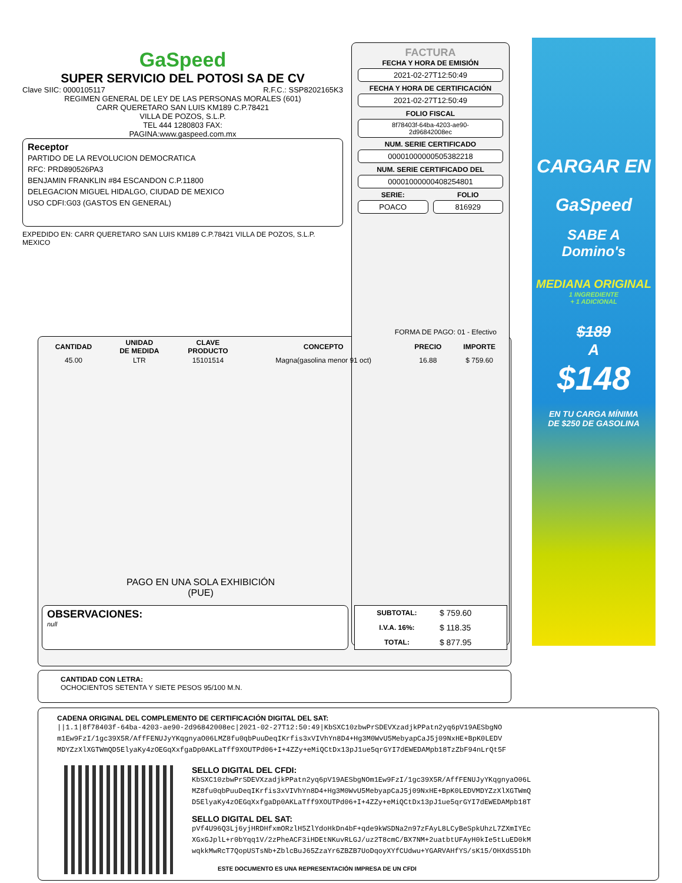GaSpeed
SUPER SERVICIO DEL POTOSI SA DE CV
Clave SIIC: 0000105117 R.F.C.: SSP8202165K3
REGIMEN GENERAL DE LEY DE LAS PERSONAS MORALES (601)
CARR QUERETARO SAN LUIS KM189 C.P.78421
VILLA DE POZOS, S.L.P.
TEL 444 1280803 FAX:
PAGINA:www.gaspeed.com.mx
Receptor
PARTIDO DE LA REVOLUCION DEMOCRATICA
RFC: PRD890526PA3
BENJAMIN FRANKLIN #84 ESCANDON C.P.11800
DELEGACION MIGUEL HIDALGO, CIUDAD DE MEXICO
USO CDFI:G03 (GASTOS EN GENERAL)
EXPEDIDO EN: CARR QUERETARO SAN LUIS KM189 C.P.78421 VILLA DE POZOS, S.L.P. MEXICO
FACTURA
FECHA Y HORA DE EMISIÓN
2021-02-27T12:50:49
FECHA Y HORA DE CERTIFICACIÓN
2021-02-27T12:50:49
FOLIO FISCAL
8f78403f-64ba-4203-ae90-
2d96842008ec
NUM. SERIE CERTIFICADO
00001000000505382218
NUM. SERIE CERTIFICADO DEL
00001000000408254801
SERIE:
POACO
FOLIO
816929
CARGAR EN
GaSpeed
SABE A
Domino's
MEDIANA ORIGINAL
1 INGREDIENTE
+ 1 ADICIONAL
$189
A
$148
EN TU CARGA MÍNIMA
DE $250 DE GASOLINA
FORMA DE PAGO: 01 - Efectivo
| CANTIDAD | UNIDAD DE MEDIDA | CLAVE PRODUCTO | CONCEPTO | PRECIO | IMPORTE |
| --- | --- | --- | --- | --- | --- |
| 45.00 | LTR | 15101514 | Magna(gasolina menor 91 oct) | 16.88 | $ 759.60 |
PAGO EN UNA SOLA EXHIBICIÓN
(PUE)
OBSERVACIONES:
null
| SUBTOTAL: | $ 759.60 |
| I.V.A. 16%: | $ 118.35 |
| TOTAL: | $ 877.95 |
CANTIDAD CON LETRA:
OCHOCIENTOS SETENTA Y SIETE PESOS 95/100 M.N.
CADENA ORIGINAL DEL COMPLEMENTO DE CERTIFICACIÓN DIGITAL DEL SAT:
||1.1|8f78403f-64ba-4203-ae90-2d96842008ec|2021-02-27T12:50:49|KbSXC10zbwPrSDEVXzadjkPPatn2yq6pV19AESbgNO m1Ew9FzI/1gc39X5R/AffFENUJyYKqgnyaO06LMZ8fu0qbPuuDeqIKrfis3xVIVhYn8D4+Hg3M0WvU5MebyapCaJ5j09NxHE+BpK0LEDV MDYZzXlXGTWmQD5ElyaKy4zOEGqXxfgaDp0AKLaTff9XOUTPd06+I+4ZZy+eMiQCtDx13pJ1ue5qrGYI7dEWEDAMpb18TzZbF94nLrQt5F
SELLO DIGITAL DEL CFDI:
KbSXC10zbwPrSDEVXzadjkPPatn2yq6pV19AESbgNOm1Ew9FzI/1gc39X5R/AffFENUJyYKqgnyaO06L MZ8fu0qbPuuDeqIKrfis3xVIVhYn8D4+Hg3M0WvU5MebyapCaJ5j09NxHE+BpK0LEDVMDYZzXlXGTWmQ D5ElyaKy4zOEGqXxfgaDp0AKLaTff9XOUTPd06+I+4ZZy+eMiQCtDx13pJ1ue5qrGYI7dEWEDAMpb18T
SELLO DIGITAL DEL SAT:
pVf4U96Q3Lj6yjHRDHfxmORzlH5ZlYdoHkDn4bF+qde9kWSDNa2n97zFAyL8LCyBeSpkUhzL7ZXmIYEc XGxGJplL+r0bYqq1V/2zPheACF3iHDEtNKuvRLGJ/uz2T8cmC/BX7NM+2uatbtUFAyH0kIe5tLuED0kM wqkkMwRcT7QopUSTsNb+ZblcBuJ65ZzaYr6ZBZB7UoDqoyXYfCUdwu+YGARVAHfYS/sK15/OHXdS51Dh
ESTE DOCUMENTO ES UNA REPRESENTACIÓN IMPRESA DE UN CFDI